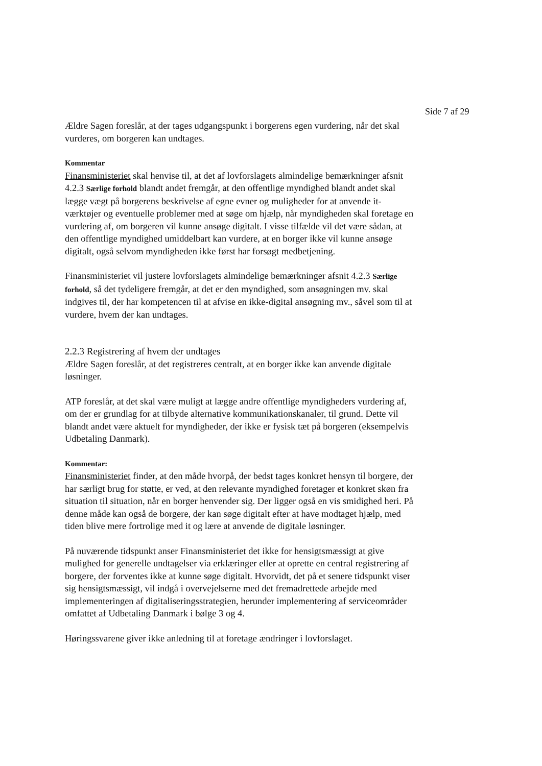Side 7 af 29
Ældre Sagen foreslår, at der tages udgangspunkt i borgerens egen vurdering, når det skal vurderes, om borgeren kan undtages.
Kommentar
Finansministeriet skal henvise til, at det af lovforslagets almindelige bemærkninger afsnit 4.2.3 Særlige forhold blandt andet fremgår, at den offentlige myndighed blandt andet skal lægge vægt på borgerens beskrivelse af egne evner og muligheder for at anvende it-værktøjer og eventuelle problemer med at søge om hjælp, når myndigheden skal foretage en vurdering af, om borgeren vil kunne ansøge digitalt. I visse tilfælde vil det være sådan, at den offentlige myndighed umiddelbart kan vurdere, at en borger ikke vil kunne ansøge digitalt, også selvom myndigheden ikke først har forsøgt medbetjening.
Finansministeriet vil justere lovforslagets almindelige bemærkninger afsnit 4.2.3 Særlige forhold, så det tydeligere fremgår, at det er den myndighed, som ansøgningen mv. skal indgives til, der har kompetencen til at afvise en ikke-digital ansøgning mv., såvel som til at vurdere, hvem der kan undtages.
2.2.3 Registrering af hvem der undtages
Ældre Sagen foreslår, at det registreres centralt, at en borger ikke kan anvende digitale løsninger.
ATP foreslår, at det skal være muligt at lægge andre offentlige myndigheders vurdering af, om der er grundlag for at tilbyde alternative kommunikationskanaler, til grund. Dette vil blandt andet være aktuelt for myndigheder, der ikke er fysisk tæt på borgeren (eksempelvis Udbetaling Danmark).
Kommentar:
Finansministeriet finder, at den måde hvorpå, der bedst tages konkret hensyn til borgere, der har særligt brug for støtte, er ved, at den relevante myndighed foretager et konkret skøn fra situation til situation, når en borger henvender sig. Der ligger også en vis smidighed heri. På denne måde kan også de borgere, der kan søge digitalt efter at have modtaget hjælp, med tiden blive mere fortrolige med it og lære at anvende de digitale løsninger.
På nuværende tidspunkt anser Finansministeriet det ikke for hensigtsmæssigt at give mulighed for generelle undtagelser via erklæringer eller at oprette en central registrering af borgere, der forventes ikke at kunne søge digitalt. Hvorvidt, det på et senere tidspunkt viser sig hensigtsmæssigt, vil indgå i overvejelserne med det fremadrettede arbejde med implementeringen af digitaliseringsstrategien, herunder implementering af serviceområder omfattet af Udbetaling Danmark i bølge 3 og 4.
Høringssvarene giver ikke anledning til at foretage ændringer i lovforslaget.